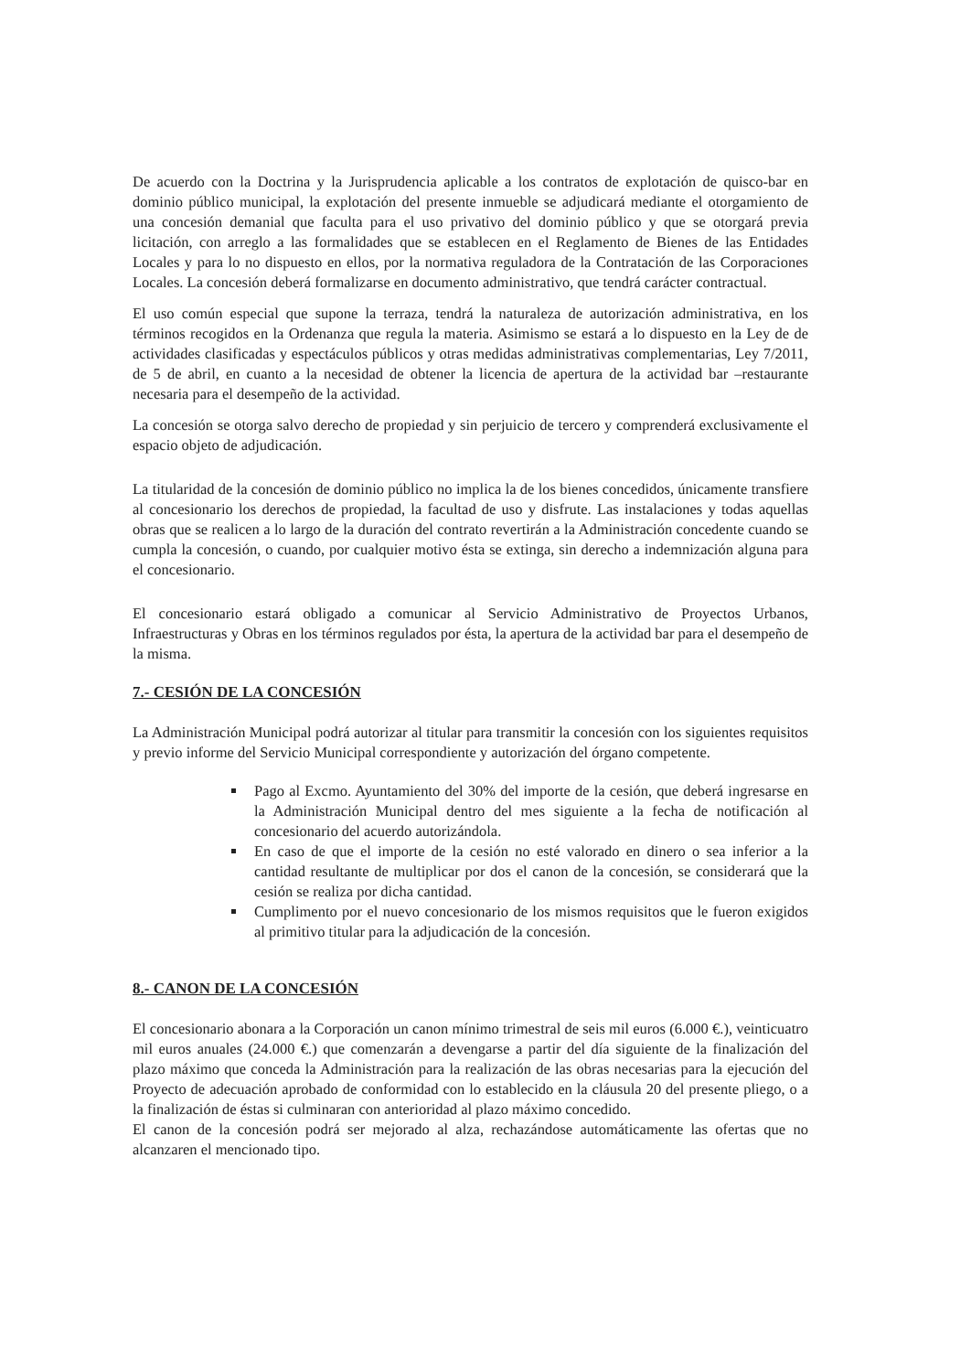De acuerdo con la Doctrina y la Jurisprudencia aplicable a los contratos de explotación de quisco-bar en dominio público municipal, la explotación del presente inmueble se adjudicará mediante el otorgamiento de una concesión demanial que faculta para el uso privativo del dominio público y que se otorgará previa licitación, con arreglo a las formalidades que se establecen en el Reglamento de Bienes de las Entidades Locales y para lo no dispuesto en ellos, por la normativa reguladora de la Contratación de las Corporaciones Locales. La concesión deberá formalizarse en documento administrativo, que tendrá carácter contractual.
El uso común especial que supone la terraza, tendrá la naturaleza de autorización administrativa, en los términos recogidos en la Ordenanza que regula la materia. Asimismo se estará a lo dispuesto en la Ley de de actividades clasificadas y espectáculos públicos y otras medidas administrativas complementarias, Ley 7/2011, de 5 de abril, en cuanto a la necesidad de obtener la licencia de apertura de la actividad bar –restaurante necesaria para el desempeño de la actividad.
La concesión se otorga salvo derecho de propiedad y sin perjuicio de tercero y comprenderá exclusivamente el espacio objeto de adjudicación.
La titularidad de la concesión de dominio público no implica la de los bienes concedidos, únicamente transfiere al concesionario los derechos de propiedad, la facultad de uso y disfrute. Las instalaciones y todas aquellas obras que se realicen a lo largo de la duración del contrato revertirán a la Administración concedente cuando se cumpla la concesión, o cuando, por cualquier motivo ésta se extinga, sin derecho a indemnización alguna para el concesionario.
El concesionario estará obligado a comunicar al Servicio Administrativo de Proyectos Urbanos, Infraestructuras y Obras en los términos regulados por ésta, la apertura de la actividad bar para el desempeño de la misma.
7.- CESIÓN DE LA CONCESIÓN
La Administración Municipal podrá autorizar al titular para transmitir la concesión con los siguientes requisitos y previo informe del Servicio Municipal correspondiente y autorización del órgano competente.
Pago al Excmo. Ayuntamiento del 30% del importe de la cesión, que deberá ingresarse en la Administración Municipal dentro del mes siguiente a la fecha de notificación al concesionario del acuerdo autorizándola.
En caso de que el importe de la cesión no esté valorado en dinero o sea inferior a la cantidad resultante de multiplicar por dos el canon de la concesión, se considerará que la cesión se realiza por dicha cantidad.
Cumplimento por el nuevo concesionario de los mismos requisitos que le fueron exigidos al primitivo titular para la adjudicación de la concesión.
8.- CANON DE LA CONCESIÓN
El concesionario abonara a la Corporación un canon mínimo trimestral de seis mil euros (6.000 €.), veinticuatro mil euros anuales (24.000 €.) que comenzarán a devengarse a partir del día siguiente de la finalización del plazo máximo que conceda la Administración para la realización de las obras necesarias para la ejecución del Proyecto de adecuación aprobado de conformidad con lo establecido en la cláusula 20 del presente pliego, o a la finalización de éstas si culminaran con anterioridad al plazo máximo concedido.
El canon de la concesión podrá ser mejorado al alza, rechazándose automáticamente las ofertas que no alcanzaren el mencionado tipo.